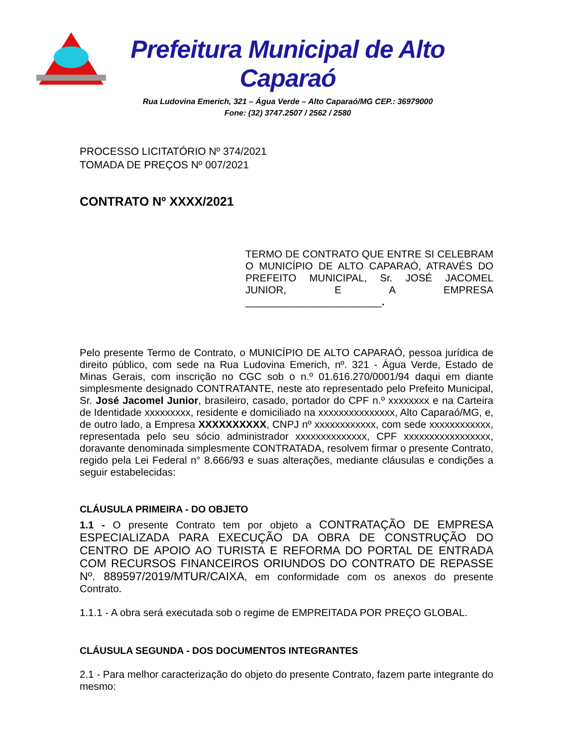Prefeitura Municipal de Alto Caparaó
Rua Ludovina Emerich, 321 – Água Verde – Alto Caparaó/MG CEP.: 36979000
Fone: (32) 3747.2507 / 2562 / 2580
PROCESSO LICITATÓRIO Nº 374/2021
TOMADA DE PREÇOS Nº 007/2021
CONTRATO Nº XXXX/2021
TERMO DE CONTRATO QUE ENTRE SI CELEBRAM O MUNICÍPIO DE ALTO CAPARAÓ, ATRAVÉS DO PREFEITO MUNICIPAL, Sr. JOSÉ JACOMEL JUNIOR, E A EMPRESA ________________________.
Pelo presente Termo de Contrato, o MUNICÍPIO DE ALTO CAPARAÓ, pessoa jurídica de direito público, com sede na Rua Ludovina Emerich, nº. 321 - Água Verde, Estado de Minas Gerais, com inscrição no CGC sob o n.º 01.616.270/0001/94 daqui em diante simplesmente designado CONTRATANTE, neste ato representado pelo Prefeito Municipal, Sr. José Jacomel Junior, brasileiro, casado, portador do CPF n.º xxxxxxxx e na Carteira de Identidade xxxxxxxxx, residente e domiciliado na xxxxxxxxxxxxxxx, Alto Caparaó/MG, e, de outro lado, a Empresa XXXXXXXXXX, CNPJ nº xxxxxxxxxxxx, com sede xxxxxxxxxxxx, representada pelo seu sócio administrador xxxxxxxxxxxxxx, CPF xxxxxxxxxxxxxxxxx, doravante denominada simplesmente CONTRATADA, resolvem firmar o presente Contrato, regido pela Lei Federal n° 8.666/93 e suas alterações, mediante cláusulas e condições a seguir estabelecidas:
CLÁUSULA PRIMEIRA - DO OBJETO
1.1 - O presente Contrato tem por objeto a CONTRATAÇÃO DE EMPRESA ESPECIALIZADA PARA EXECUÇÃO DA OBRA DE CONSTRUÇÃO DO CENTRO DE APOIO AO TURISTA E REFORMA DO PORTAL DE ENTRADA COM RECURSOS FINANCEIROS ORIUNDOS DO CONTRATO DE REPASSE Nº. 889597/2019/MTUR/CAIXA, em conformidade com os anexos do presente Contrato.
1.1.1 - A obra será executada sob o regime de EMPREITADA POR PREÇO GLOBAL.
CLÁUSULA SEGUNDA - DOS DOCUMENTOS INTEGRANTES
2.1 - Para melhor caracterização do objeto do presente Contrato, fazem parte integrante do mesmo: